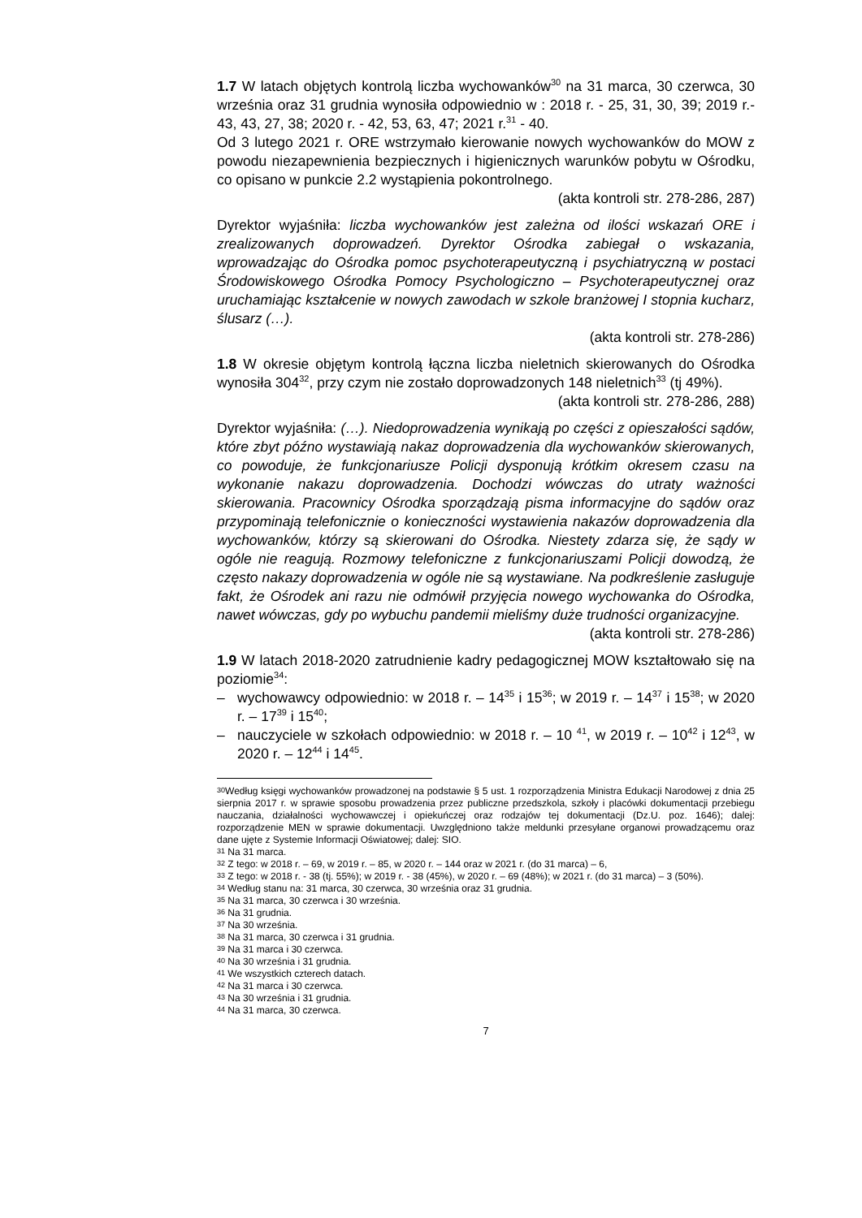1.7 W latach objętych kontrolą liczba wychowanków<sup>30</sup> na 31 marca, 30 czerwca, 30 września oraz 31 grudnia wynosiła odpowiednio w : 2018 r. - 25, 31, 30, 39; 2019 r.- 43, 43, 27, 38; 2020 r. - 42, 53, 63, 47; 2021 r.<sup>31</sup> - 40.
Od 3 lutego 2021 r. ORE wstrzymało kierowanie nowych wychowanków do MOW z powodu niezapewnienia bezpiecznych i higienicznych warunków pobytu w Ośrodku, co opisano w punkcie 2.2 wystąpienia pokontrolnego.
(akta kontroli str. 278-286, 287)
Dyrektor wyjaśniła: liczba wychowanków jest zależna od ilości wskazań ORE i zrealizowanych doprowadzeń. Dyrektor Ośrodka zabiegał o wskazania, wprowadzając do Ośrodka pomoc psychoterapeutyczną i psychiatryczną w postaci Środowiskowego Ośrodka Pomocy Psychologiczno – Psychoterapeutycznej oraz uruchamiając kształcenie w nowych zawodach w szkole branżowej I stopnia kucharz, ślusarz (…).
(akta kontroli str. 278-286)
1.8 W okresie objętym kontrolą łączna liczba nieletnich skierowanych do Ośrodka wynosiła 304<sup>32</sup>, przy czym nie zostało doprowadzonych 148 nieletnich<sup>33</sup> (tj 49%).
(akta kontroli str. 278-286, 288)
Dyrektor wyjaśniła: (…). Niedoprowadzenia wynikają po części z opieszałości sądów, które zbyt późno wystawiają nakaz doprowadzenia dla wychowanków skierowanych, co powoduje, że funkcjonariusze Policji dysponują krótkim okresem czasu na wykonanie nakazu doprowadzenia. Dochodzi wówczas do utraty ważności skierowania. Pracownicy Ośrodka sporządzają pisma informacyjne do sądów oraz przypominają telefonicznie o konieczności wystawienia nakazów doprowadzenia dla wychowanków, którzy są skierowani do Ośrodka. Niestety zdarza się, że sądy w ogóle nie reagują. Rozmowy telefoniczne z funkcjonariuszami Policji dowodzą, że często nakazy doprowadzenia w ogóle nie są wystawiane. Na podkreślenie zasługuje fakt, że Ośrodek ani razu nie odmówił przyjęcia nowego wychowanka do Ośrodka, nawet wówczas, gdy po wybuchu pandemii mieliśmy duże trudności organizacyjne.
(akta kontroli str. 278-286)
1.9 W latach 2018-2020 zatrudnienie kadry pedagogicznej MOW kształtowało się na poziomie<sup>34</sup>:
– wychowawcy odpowiednio: w 2018 r. – 14<sup>35</sup> i 15<sup>36</sup>; w 2019 r. – 14<sup>37</sup> i 15<sup>38</sup>; w 2020 r. – 17<sup>39</sup> i 15<sup>40</sup>;
– nauczyciele w szkołach odpowiednio: w 2018 r. – 10 <sup>41</sup>, w 2019 r. – 10<sup>42</sup> i 12<sup>43</sup>, w 2020 r. – 12<sup>44</sup> i 14<sup>45</sup>.
<sup>30</sup> Według księgi wychowanków prowadzonej na podstawie § 5 ust. 1 rozporządzenia Ministra Edukacji Narodowej z dnia 25 sierpnia 2017 r. w sprawie sposobu prowadzenia przez publiczne przedszkola, szkoły i placówki dokumentacji przebiegu nauczania, działalności wychowawczej i opiekuńczej oraz rodzajów tej dokumentacji (Dz.U. poz. 1646); dalej: rozporządzenie MEN w sprawie dokumentacji. Uwzględniono także meldunki przesyłane organowi prowadzącemu oraz dane ujęte z Systemie Informacji Oświatowej; dalej: SIO.
<sup>31</sup> Na 31 marca.
<sup>32</sup> Z tego: w 2018 r. – 69, w 2019 r. – 85, w 2020 r. – 144 oraz w 2021 r. (do 31 marca) – 6,
<sup>33</sup> Z tego: w 2018 r. - 38 (tj. 55%); w 2019 r. - 38 (45%), w 2020 r. – 69 (48%); w 2021 r. (do 31 marca) – 3 (50%).
<sup>34</sup> Według stanu na: 31 marca, 30 czerwca, 30 września oraz 31 grudnia.
<sup>35</sup> Na 31 marca, 30 czerwca i 30 września.
<sup>36</sup> Na 31 grudnia.
<sup>37</sup> Na 30 września.
<sup>38</sup> Na 31 marca, 30 czerwca i 31 grudnia.
<sup>39</sup> Na 31 marca i 30 czerwca.
<sup>40</sup> Na 30 września i 31 grudnia.
<sup>41</sup> We wszystkich czterech datach.
<sup>42</sup> Na 31 marca i 30 czerwca.
<sup>43</sup> Na 30 września i 31 grudnia.
<sup>44</sup> Na 31 marca, 30 czerwca.
7